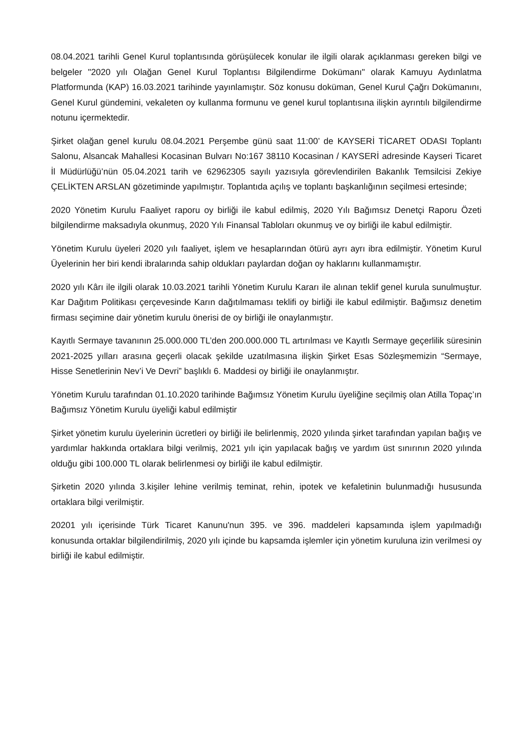08.04.2021 tarihli Genel Kurul toplantısında görüşülecek konular ile ilgili olarak açıklanması gereken bilgi ve belgeler "2020 yılı Olağan Genel Kurul Toplantısı Bilgilendirme Dokümanı" olarak Kamuyu Aydınlatma Platformunda (KAP) 16.03.2021 tarihinde yayınlamıştır. Söz konusu doküman, Genel Kurul Çağrı Dokümanını, Genel Kurul gündemini, vekaleten oy kullanma formunu ve genel kurul toplantısına ilişkin ayrıntılı bilgilendirme notunu içermektedir.
Şirket olağan genel kurulu 08.04.2021 Perşembe günü saat 11:00’ de KAYSERİ TİCARET ODASI Toplantı Salonu, Alsancak Mahallesi Kocasinan Bulvarı No:167 38110 Kocasinan / KAYSERİ adresinde Kayseri Ticaret İl Müdürlüğü’nün 05.04.2021 tarih ve 62962305 sayılı yazısıyla görevlendirilen Bakanlık Temsilcisi Zekiye ÇELİKTEN ARSLAN gözetiminde yapılmıştır. Toplantıda açılış ve toplantı başkanlığının seçilmesi ertesinde;
2020 Yönetim Kurulu Faaliyet raporu oy birliği ile kabul edilmiş, 2020 Yılı Bağımsız Denetçi Raporu Özeti bilgilendirme maksadıyla okunmuş, 2020 Yılı Finansal Tabloları okunmuş ve oy birliği ile kabul edilmiştir.
Yönetim Kurulu üyeleri 2020 yılı faaliyet, işlem ve hesaplarından ötürü ayrı ayrı ibra edilmiştir. Yönetim Kurul Üyelerinin her biri kendi ibralarında sahip oldukları paylardan doğan oy haklarını kullanmamıştır.
2020 yılı Kârı ile ilgili olarak 10.03.2021 tarihli Yönetim Kurulu Kararı ile alınan teklif genel kurula sunulmuştur. Kar Dağıtım Politikası çerçevesinde Karın dağıtılmaması teklifi oy birliği ile kabul edilmiştir. Bağımsız denetim firması seçimine dair yönetim kurulu önerisi de oy birliği ile onaylanmıştır.
Kayıtlı Sermaye tavanının 25.000.000 TL’den 200.000.000 TL artırılması ve Kayıtlı Sermaye geçerlilik süresinin 2021-2025 yılları arasına geçerli olacak şekilde uzatılmasına ilişkin Şirket Esas Sözleşmemizin “Sermaye, Hisse Senetlerinin Nev’i Ve Devri” başlıklı 6. Maddesi oy birliği ile onaylanmıştır.
Yönetim Kurulu tarafından 01.10.2020 tarihinde Bağımsız Yönetim Kurulu üyeliğine seçilmiş olan Atilla Topaç’ın Bağımsız Yönetim Kurulu üyeliği kabul edilmiştir
Şirket yönetim kurulu üyelerinin ücretleri oy birliği ile belirlenmiş, 2020 yılında şirket tarafından yapılan bağış ve yardımlar hakkında ortaklara bilgi verilmiş, 2021 yılı için yapılacak bağış ve yardım üst sınırının 2020 yılında olduğu gibi 100.000 TL olarak belirlenmesi oy birliği ile kabul edilmiştir.
Şirketin 2020 yılında 3.kişiler lehine verilmiş teminat, rehin, ipotek ve kefaletinin bulunmadığı hususunda ortaklara bilgi verilmiştir.
20201 yılı içerisinde Türk Ticaret Kanunu'nun 395. ve 396. maddeleri kapsamında işlem yapılmadığı konusunda ortaklar bilgilendirilmiş, 2020 yılı içinde bu kapsamda işlemler için yönetim kuruluna izin verilmesi oy birliği ile kabul edilmiştir.